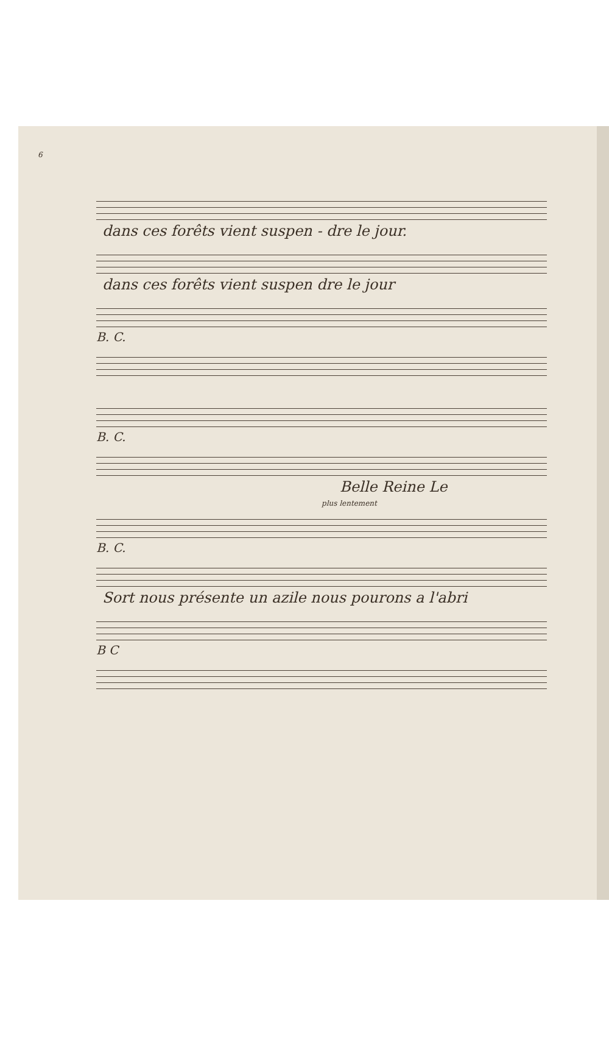6
dans ces forêts vient suspen - dre le jour.
dans ces forêts vient suspen dre le jour
B. C.
B. C.
Belle Reine Le
plus lentement
B. C.
Sort nous présente un azile nous pourons a l'abri
B C